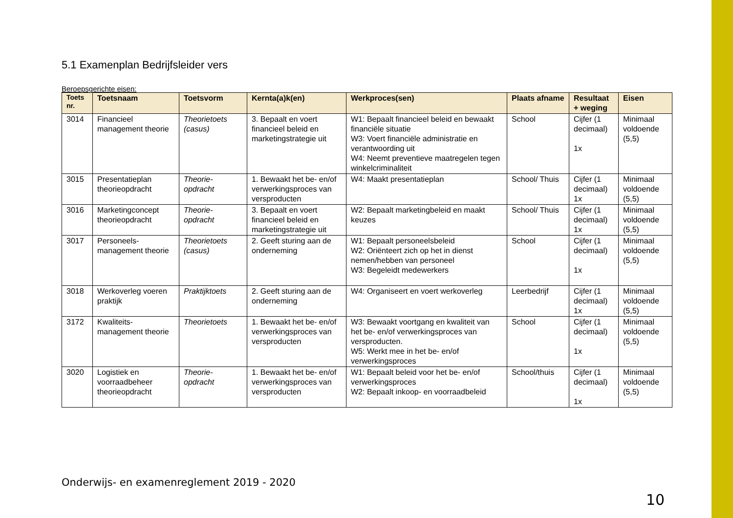5.1 Examenplan Bedrijfsleider vers
Beroepsgerichte eisen:
| Toets nr. | Toetsnaam | Toetsvorm | Kernta(a)k(en) | Werkproces(sen) | Plaats afname | Resultaat + weging | Eisen |
| --- | --- | --- | --- | --- | --- | --- | --- |
| 3014 | Financieel management theorie | Theorietoets (casus) | 3. Bepaalt en voert financieel beleid en marketingstrategie uit | W1: Bepaalt financieel beleid en bewaakt financiële situatie W3: Voert financiële administratie en verantwoording uit W4: Neemt preventieve maatregelen tegen winkelcriminaliteit | School | Cijfer (1 decimaal) 1x | Minimaal voldoende (5,5) |
| 3015 | Presentatieplan theorieopdracht | Theorie-opdracht | 1. Bewaakt het be- en/of verwerkingsproces van versproducten | W4: Maakt presentatieplan | School/ Thuis | Cijfer (1 decimaal) 1x | Minimaal voldoende (5,5) |
| 3016 | Marketingconcept theorieopdracht | Theorie-opdracht | 3. Bepaalt en voert financieel beleid en marketingstrategie uit | W2: Bepaalt marketingbeleid en maakt keuzes | School/ Thuis | Cijfer (1 decimaal) 1x | Minimaal voldoende (5,5) |
| 3017 | Personeels-management theorie | Theorietoets (casus) | 2. Geeft sturing aan de onderneming | W1: Bepaalt personeelsbeleid W2: Oriënteert zich op het in dienst nemen/hebben van personeel W3: Begeleidt medewerkers | School | Cijfer (1 decimaal) 1x | Minimaal voldoende (5,5) |
| 3018 | Werkoverleg voeren praktijk | Praktijktoets | 2. Geeft sturing aan de onderneming | W4: Organiseert en voert werkoverleg | Leerbedrijf | Cijfer (1 decimaal) 1x | Minimaal voldoende (5,5) |
| 3172 | Kwaliteits-management theorie | Theorietoets | 1. Bewaakt het be- en/of verwerkingsproces van versproducten | W3: Bewaakt voortgang en kwaliteit van het be- en/of verwerkingsproces van versproducten. W5: Werkt mee in het be- en/of verwerkingsproces | School | Cijfer (1 decimaal) 1x | Minimaal voldoende (5,5) |
| 3020 | Logistiek en voorraadbeheer theorieopdracht | Theorie-opdracht | 1. Bewaakt het be- en/of verwerkingsproces van versproducten | W1: Bepaalt beleid voor het be- en/of verwerkingsproces W2: Bepaalt inkoop- en voorraadbeleid | School/thuis | Cijfer (1 decimaal) 1x | Minimaal voldoende (5,5) |
Onderwijs- en examenreglement 2019 - 2020
10